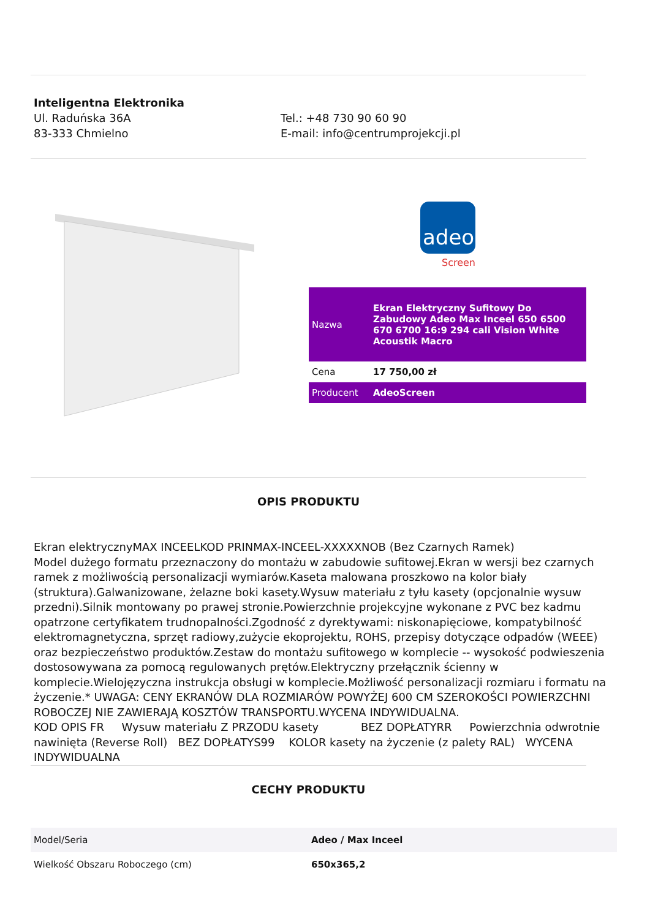Inteligentna Elektronika
Ul. Raduńska 36A
83-333 Chmielno
Tel.: +48 730 90 60 90
E-mail: info@centrumprojekcji.pl
adeo
Screen
| Nazwa | Ekran Elektryczny Sufitowy Do Zabudowy Adeo Max Inceel 650 6500 670 6700 16:9 294 cali Vision White Acoustik Macro |
| Cena | 17 750,00 zł |
| Producent | AdeoScreen |
OPIS PRODUKTU
Ekran elektrycznyMAX INCEELKOD PRINMAX-INCEEL-XXXXXNOB (Bez Czarnych Ramek)
Model dużego formatu przeznaczony do montażu w zabudowie sufitowej.Ekran w wersji bez czarnych ramek z możliwością personalizacji wymiarów.Kaseta malowana proszkowo na kolor biały (struktura).Galwanizowane, żelazne boki kasety.Wysuw materiału z tyłu kasety (opcjonalnie wysuw przedni).Silnik montowany po prawej stronie.Powierzchnie projekcyjne wykonane z PVC bez kadmu opatrzone certyfikatem trudnopalności.Zgodność z dyrektywami: niskonapięciowe, kompatybilność elektromagnetyczna, sprzęt radiowy,zużycie ekoprojektu, ROHS, przepisy dotyczące odpadów (WEEE) oraz bezpieczeństwo produktów.Zestaw do montażu sufitowego w komplecie -- wysokość podwieszenia dostosowywana za pomocą regulowanych prętów.Elektryczny przełącznik ścienny w komplecie.Wielojęzyczna instrukcja obsługi w komplecie.Możliwość personalizacji rozmiaru i formatu na życzenie.* UWAGA: CENY EKRANÓW DLA ROZMIARÓW POWYŻEJ 600 CM SZEROKOŚCI POWIERZCHNI ROBOCZEJ NIE ZAWIERAJĄ KOSZTÓW TRANSPORTU.WYCENA INDYWIDUALNA.
KOD OPIS FR Wysuw materiału Z PRZODU kasety BEZ DOPŁATYRR Powierzchnia odwrotnie nawinięta (Reverse Roll) BEZ DOPŁATYS99 KOLOR kasety na życzenie (z palety RAL) WYCENA INDYWIDUALNA
CECHY PRODUKTU
| Model/Seria | Adeo / Max Inceel |
| Wielkość Obszaru Roboczego (cm) | 650x365,2 |